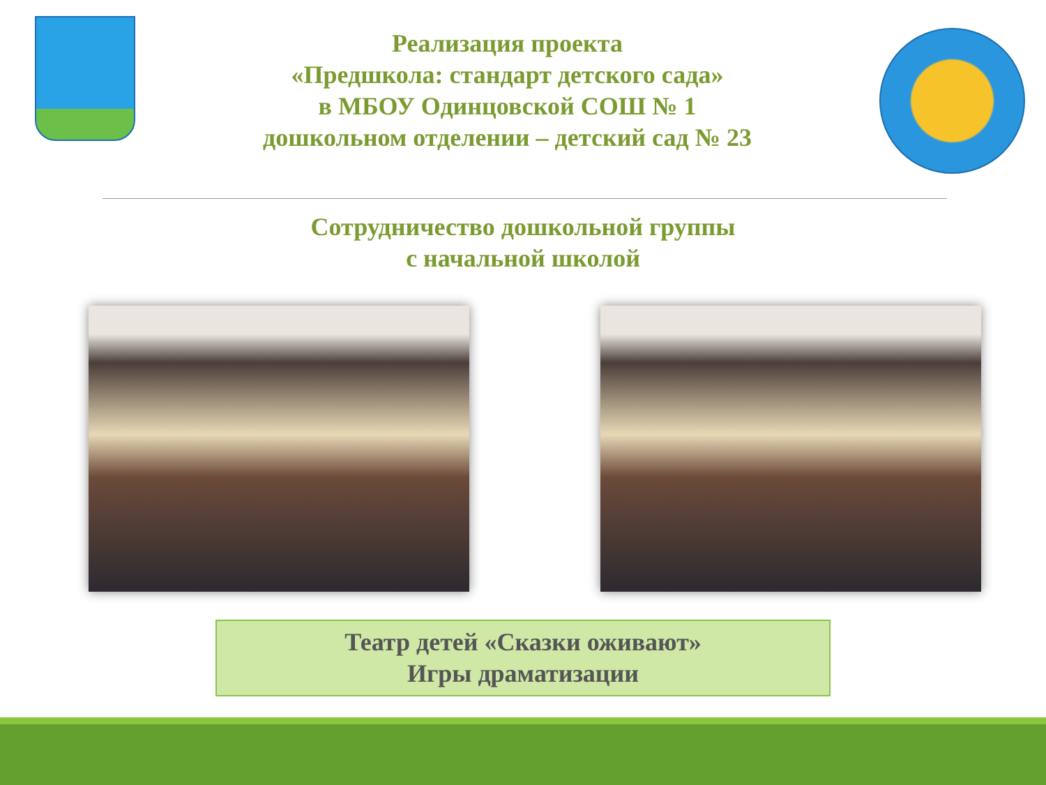Реализация проекта
«Предшкола: стандарт детского сада»
в МБОУ Одинцовской СОШ № 1
дошкольном отделении – детский сад № 23
Сотрудничество дошкольной группы
с начальной школой
Театр детей «Сказки оживают»
Игры драматизации